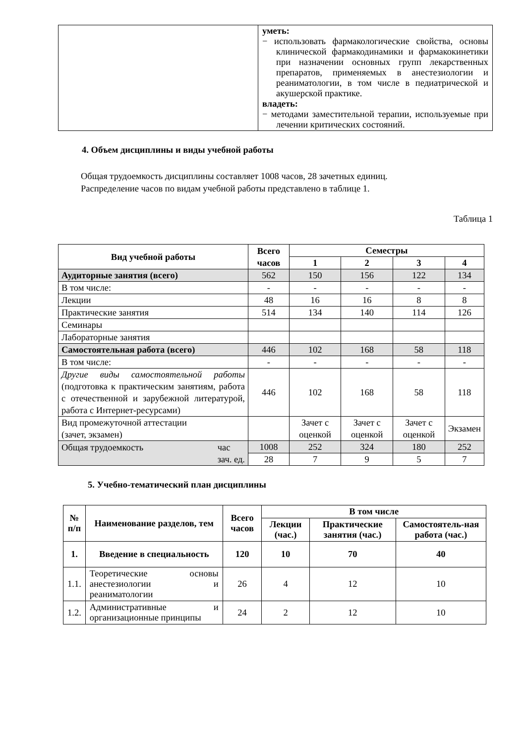| | уметь: − использовать фармакологические свойства, основы клинической фармакодинамики и фармакокинетики при назначении основных групп лекарственных препаратов, применяемых в анестезиологии и реаниматологии, в том числе в педиатрической и акушерской практике. владеть: − методами заместительной терапии, используемые при лечении критических состояний. |
4. Объем дисциплины и виды учебной работы
Общая трудоемкость дисциплины составляет 1008 часов, 28 зачетных единиц.
Распределение часов по видам учебной работы представлено в таблице 1.
Таблица 1
| Вид учебной работы | Всего часов | Семестры | | | |
| --- | --- | --- | --- | --- | --- |
| | | 1 | 2 | 3 | 4 |
| Аудиторные занятия (всего) | 562 | 150 | 156 | 122 | 134 |
| В том числе: | - | - | - | - | - |
| Лекции | 48 | 16 | 16 | 8 | 8 |
| Практические занятия | 514 | 134 | 140 | 114 | 126 |
| Семинары | | | | | |
| Лабораторные занятия | | | | | |
| Самостоятельная работа (всего) | 446 | 102 | 168 | 58 | 118 |
| В том числе: | - | - | - | - | - |
| Другие виды самостоятельной работы (подготовка к практическим занятиям, работа с отечественной и зарубежной литературой, работа с Интернет-ресурсами) | 446 | 102 | 168 | 58 | 118 |
| Вид промежуточной аттестации (зачет, экзамен) | | Зачет с оценкой | Зачет с оценкой | Зачет с оценкой | Экзамен |
| Общая трудоемкость час зач. ед. | 1008 | 252 | 324 | 180 | 252 |
| | 28 | 7 | 9 | 5 | 7 |
5. Учебно-тематический план дисциплины
| № п/п | Наименование разделов, тем | Всего часов | В том числе | | |
| --- | --- | --- | --- | --- | --- |
| | | | Лекции (час.) | Практические занятия (час.) | Самостоятель-ная работа (час.) |
| 1. | Введение в специальность | 120 | 10 | 70 | 40 |
| 1.1. | Теоретические основы анестезиологии и реаниматологии | 26 | 4 | 12 | 10 |
| 1.2. | Административные и организационные принципы | 24 | 2 | 12 | 10 |